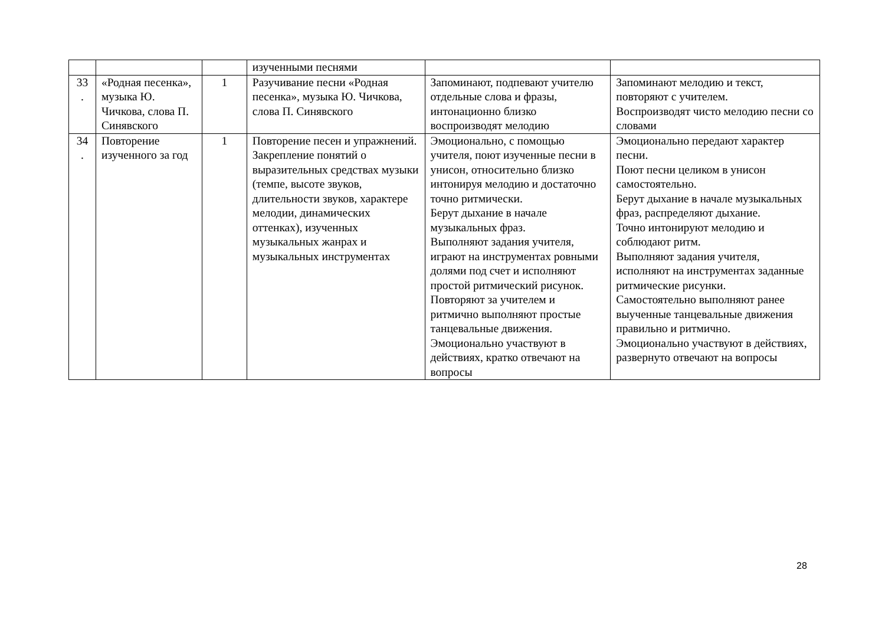| | | | изученными песнями | | |
| 33 . | «Родная песенка», музыка Ю. Чичкова, слова П. Синявского | 1 | Разучивание песни «Родная песенка», музыка Ю. Чичкова, слова П. Синявского | Запоминают, подпевают учителю отдельные слова и фразы, интонационно близко воспроизводят мелодию | Запоминают мелодию и текст, повторяют с учителем. Воспроизводят чисто мелодию песни со словами |
| 34 . | Повторение изученного за год | 1 | Повторение песен и упражнений. Закрепление понятий о выразительных средствах музыки (темпе, высоте звуков, длительности звуков, характере мелодии, динамических оттенках), изученных музыкальных жанрах и музыкальных инструментах | Эмоционально, с помощью учителя, поют изученные песни в унисон, относительно близко интонируя мелодию и достаточно точно ритмически. Берут дыхание в начале музыкальных фраз. Выполняют задания учителя, играют на инструментах ровными долями под счет и исполняют простой ритмический рисунок. Повторяют за учителем и ритмично выполняют простые танцевальные движения. Эмоционально участвуют в действиях, кратко отвечают на вопросы | Эмоционально передают характер песни. Поют песни целиком в унисон самостоятельно. Берут дыхание в начале музыкальных фраз, распределяют дыхание. Точно интонируют мелодию и соблюдают ритм. Выполняют задания учителя, исполняют на инструментах заданные ритмические рисунки. Самостоятельно выполняют ранее выученные танцевальные движения правильно и ритмично. Эмоционально участвуют в действиях, развернуто отвечают на вопросы |
28